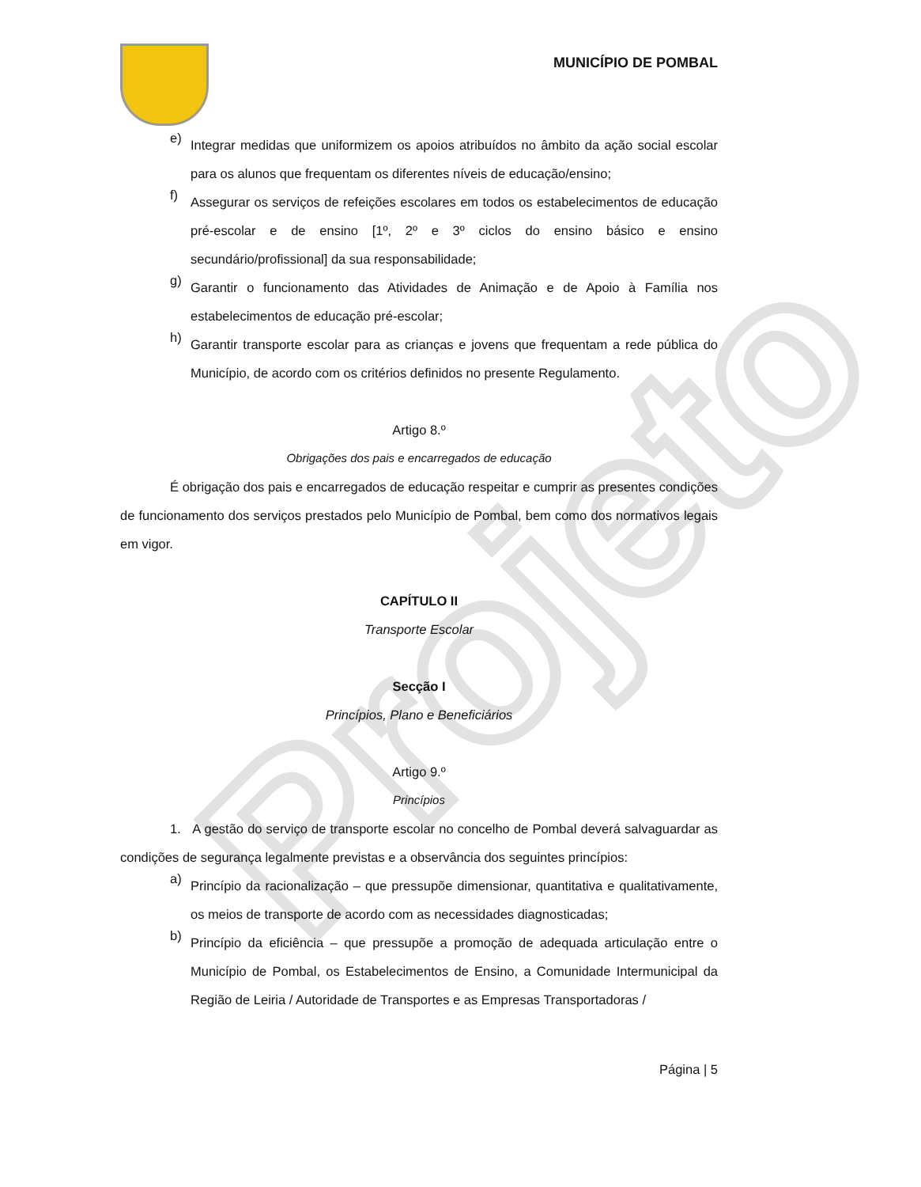Projeto
MUNICÍPIO DE POMBAL
e)
Integrar medidas que uniformizem os apoios atribuídos no âmbito da ação social escolar para os alunos que frequentam os diferentes níveis de educação/ensino;
f)
Assegurar os serviços de refeições escolares em todos os estabelecimentos de educação pré-escolar e de ensino [1º, 2º e 3º ciclos do ensino básico e ensino secundário/profissional] da sua responsabilidade;
g)
Garantir o funcionamento das Atividades de Animação e de Apoio à Família nos estabelecimentos de educação pré-escolar;
h)
Garantir transporte escolar para as crianças e jovens que frequentam a rede pública do Município, de acordo com os critérios definidos no presente Regulamento.
Artigo 8.º
Obrigações dos pais e encarregados de educação
É obrigação dos pais e encarregados de educação respeitar e cumprir as presentes condições de funcionamento dos serviços prestados pelo Município de Pombal, bem como dos normativos legais em vigor.
CAPÍTULO II
Transporte Escolar
Secção I
Princípios, Plano e Beneficiários
Artigo 9.º
Princípios
1. A gestão do serviço de transporte escolar no concelho de Pombal deverá salvaguardar as condições de segurança legalmente previstas e a observância dos seguintes princípios:
a)
Princípio da racionalização – que pressupõe dimensionar, quantitativa e qualitativamente, os meios de transporte de acordo com as necessidades diagnosticadas;
b)
Princípio da eficiência – que pressupõe a promoção de adequada articulação entre o Município de Pombal, os Estabelecimentos de Ensino, a Comunidade Intermunicipal da Região de Leiria / Autoridade de Transportes e as Empresas Transportadoras /
Página | 5